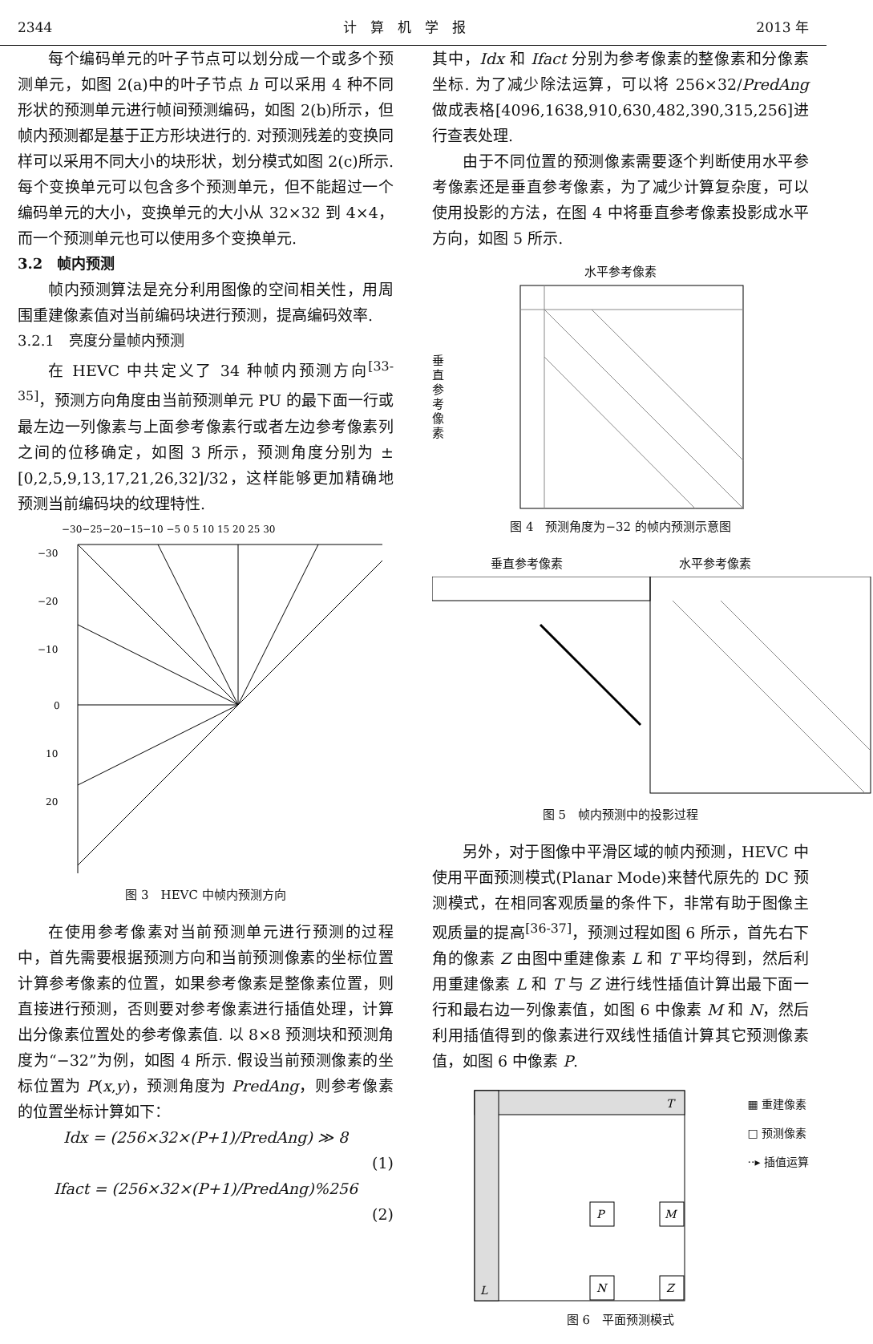2344 计　算　机　学　报 2013 年
每个编码单元的叶子节点可以划分成一个或多个预测单元，如图 2(a)中的叶子节点 h 可以采用 4 种不同形状的预测单元进行帧间预测编码，如图 2(b)所示，但帧内预测都是基于正方形块进行的. 对预测残差的变换同样可以采用不同大小的块形状，划分模式如图 2(c)所示. 每个变换单元可以包含多个预测单元，但不能超过一个编码单元的大小，变换单元的大小从 32×32 到 4×4，而一个预测单元也可以使用多个变换单元.
3.2　帧内预测
帧内预测算法是充分利用图像的空间相关性，用周围重建像素值对当前编码块进行预测，提高编码效率.
3.2.1　亮度分量帧内预测
在 HEVC 中共定义了 34 种帧内预测方向<sup>[33-35]</sup>，预测方向角度由当前预测单元 PU 的最下面一行或最左边一列像素与上面参考像素行或者左边参考像素列之间的位移确定，如图 3 所示，预测角度分别为 ±[0,2,5,9,13,17,21,26,32]/32，这样能够更加精确地预测当前编码块的纹理特性.
−30−25−20−15−10 −5 0 5 10 15 20 25 30
−30
−20
−10
0
10
20
图 3　HEVC 中帧内预测方向
在使用参考像素对当前预测单元进行预测的过程中，首先需要根据预测方向和当前预测像素的坐标位置计算参考像素的位置，如果参考像素是整像素位置，则直接进行预测，否则要对参考像素进行插值处理，计算出分像素位置处的参考像素值. 以 8×8 预测块和预测角度为“−32”为例，如图 4 所示. 假设当前预测像素的坐标位置为 P(x,y)，预测角度为 PredAng，则参考像素的位置坐标计算如下：
Idx = (256×32×(P+1)/PredAng) ≫ 8
(1)
Ifact = (256×32×(P+1)/PredAng)%256
(2)
其中，Idx 和 Ifact 分别为参考像素的整像素和分像素坐标. 为了减少除法运算，可以将 256×32/PredAng 做成表格[4096,1638,910,630,482,390,315,256]进行查表处理.
由于不同位置的预测像素需要逐个判断使用水平参考像素还是垂直参考像素，为了减少计算复杂度，可以使用投影的方法，在图 4 中将垂直参考像素投影成水平方向，如图 5 所示.
水平参考像素
垂直参考像素
图 4　预测角度为−32 的帧内预测示意图
垂直参考像素 水平参考像素
图 5　帧内预测中的投影过程
另外，对于图像中平滑区域的帧内预测，HEVC 中使用平面预测模式(Planar Mode)来替代原先的 DC 预测模式，在相同客观质量的条件下，非常有助于图像主观质量的提高<sup>[36-37]</sup>，预测过程如图 6 所示，首先右下角的像素 Z 由图中重建像素 L 和 T 平均得到，然后利用重建像素 L 和 T 与 Z 进行线性插值计算出最下面一行和最右边一列像素值，如图 6 中像素 M 和 N，然后利用插值得到的像素进行双线性插值计算其它预测像素值，如图 6 中像素 P.
T
L
P
M
N
Z
▦ 重建像素
□ 预测像素
··▸ 插值运算
图 6　平面预测模式